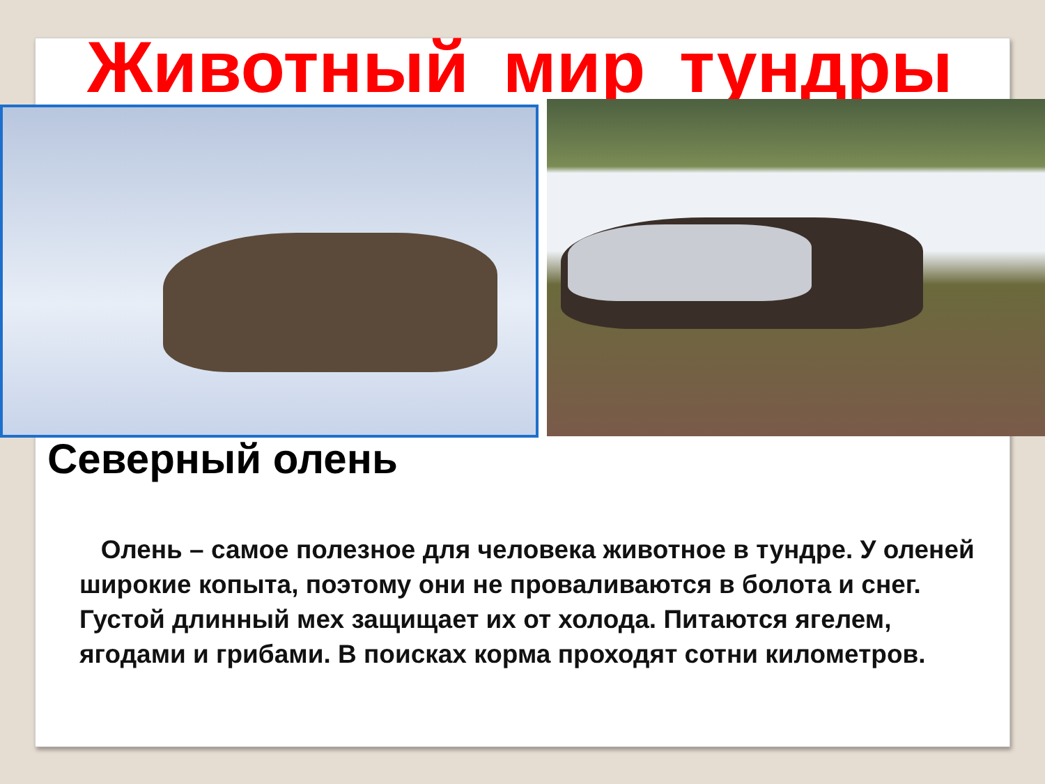Животный мир тундры
Северный олень
Олень – самое полезное для человека животное в тундре. У оленей широкие копыта, поэтому они не проваливаются в болота и снег. Густой длинный мех защищает их от холода. Питаются ягелем, ягодами и грибами. В поисках корма проходят сотни километров.